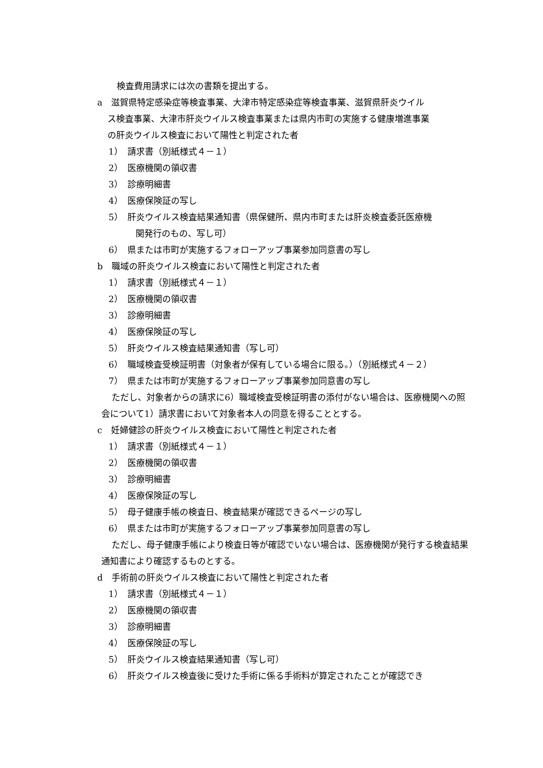検査費用請求には次の書類を提出する。
a　滋賀県特定感染症等検査事業、大津市特定感染症等検査事業、滋賀県肝炎ウイル
ス検査事業、大津市肝炎ウイルス検査事業または県内市町の実施する健康増進事業
の肝炎ウイルス検査において陽性と判定された者
1）　請求書（別紙様式４－１）
2）　医療機関の領収書
3）　診療明細書
4）　医療保険証の写し
5）　肝炎ウイルス検査結果通知書（県保健所、県内市町または肝炎検査委託医療機
関発行のもの、写し可）
6）　県または市町が実施するフォローアップ事業参加同意書の写し
b　職域の肝炎ウイルス検査において陽性と判定された者
1）　請求書（別紙様式４－１）
2）　医療機関の領収書
3）　診療明細書
4）　医療保険証の写し
5）　肝炎ウイルス検査結果通知書（写し可）
6）　職域検査受検証明書（対象者が保有している場合に限る。）（別紙様式４－２）
7）　県または市町が実施するフォローアップ事業参加同意書の写し
ただし、対象者からの請求に6）職域検査受検証明書の添付がない場合は、医療機関への照会について1）請求書において対象者本人の同意を得ることとする。
c　妊婦健診の肝炎ウイルス検査において陽性と判定された者
1）　請求書（別紙様式４－１）
2）　医療機関の領収書
3）　診療明細書
4）　医療保険証の写し
5）　母子健康手帳の検査日、検査結果が確認できるページの写し
6）　県または市町が実施するフォローアップ事業参加同意書の写し
ただし、母子健康手帳により検査日等が確認でいない場合は、医療機関が発行する検査結果通知書により確認するものとする。
d　手術前の肝炎ウイルス検査において陽性と判定された者
1）　請求書（別紙様式４－１）
2）　医療機関の領収書
3）　診療明細書
4）　医療保険証の写し
5）　肝炎ウイルス検査結果通知書（写し可）
6）　肝炎ウイルス検査後に受けた手術に係る手術料が算定されたことが確認でき